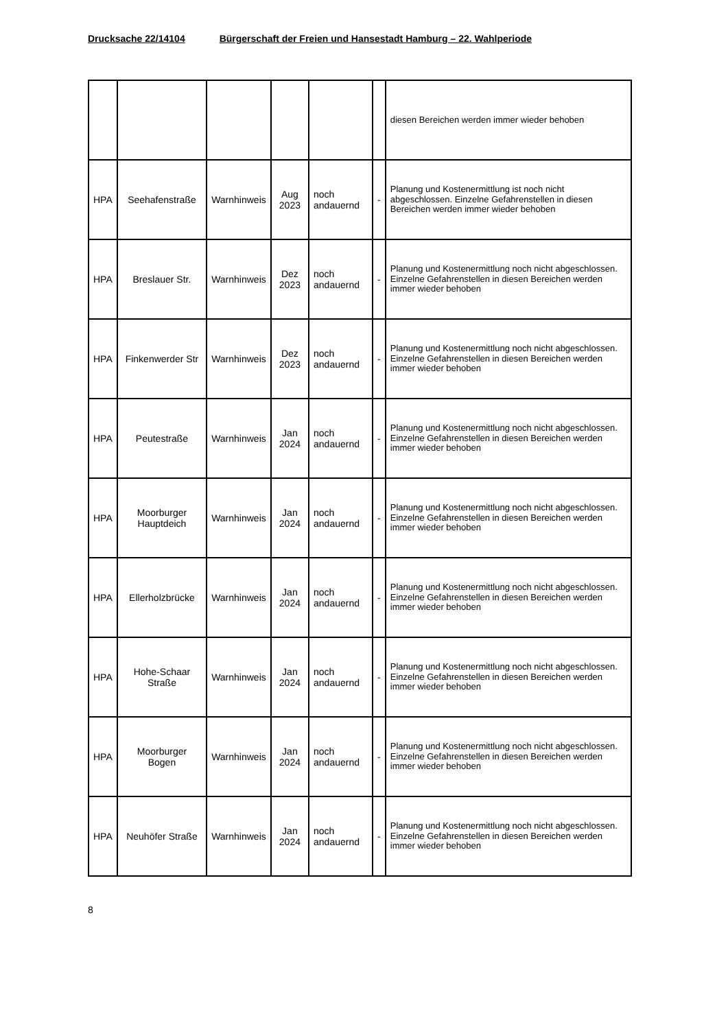Drucksache 22/14104 Bürgerschaft der Freien und Hansestadt Hamburg – 22. Wahlperiode
| | | | | | | diesen Bereichen werden immer wieder behoben |
| HPA | Seehafenstraße | Warnhinweis | Aug 2023 | noch andauernd | - | Planung und Kostenermittlung ist noch nicht abgeschlossen. Einzelne Gefahrenstellen in diesen Bereichen werden immer wieder behoben |
| HPA | Breslauer Str. | Warnhinweis | Dez 2023 | noch andauernd | - | Planung und Kostenermittlung noch nicht abgeschlossen. Einzelne Gefahrenstellen in diesen Bereichen werden immer wieder behoben |
| HPA | Finkenwerder Str | Warnhinweis | Dez 2023 | noch andauernd | - | Planung und Kostenermittlung noch nicht abgeschlossen. Einzelne Gefahrenstellen in diesen Bereichen werden immer wieder behoben |
| HPA | Peutestraße | Warnhinweis | Jan 2024 | noch andauernd | - | Planung und Kostenermittlung noch nicht abgeschlossen. Einzelne Gefahrenstellen in diesen Bereichen werden immer wieder behoben |
| HPA | Moorburger Hauptdeich | Warnhinweis | Jan 2024 | noch andauernd | - | Planung und Kostenermittlung noch nicht abgeschlossen. Einzelne Gefahrenstellen in diesen Bereichen werden immer wieder behoben |
| HPA | Ellerholzbrücke | Warnhinweis | Jan 2024 | noch andauernd | - | Planung und Kostenermittlung noch nicht abgeschlossen. Einzelne Gefahrenstellen in diesen Bereichen werden immer wieder behoben |
| HPA | Hohe-Schaar Straße | Warnhinweis | Jan 2024 | noch andauernd | - | Planung und Kostenermittlung noch nicht abgeschlossen. Einzelne Gefahrenstellen in diesen Bereichen werden immer wieder behoben |
| HPA | Moorburger Bogen | Warnhinweis | Jan 2024 | noch andauernd | - | Planung und Kostenermittlung noch nicht abgeschlossen. Einzelne Gefahrenstellen in diesen Bereichen werden immer wieder behoben |
| HPA | Neuhöfer Straße | Warnhinweis | Jan 2024 | noch andauernd | - | Planung und Kostenermittlung noch nicht abgeschlossen. Einzelne Gefahrenstellen in diesen Bereichen werden immer wieder behoben |
8